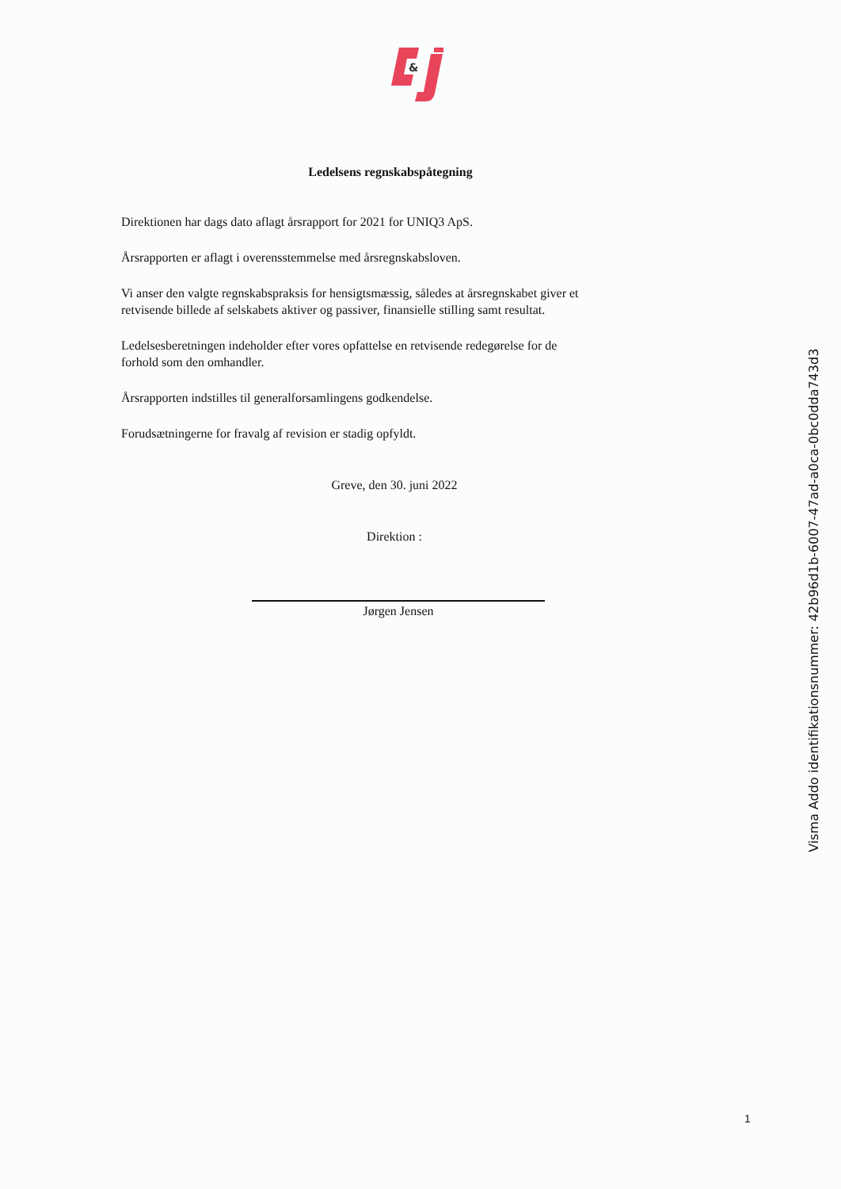&
Ledelsens regnskabspåtegning
Direktionen har dags dato aflagt årsrapport for 2021 for UNIQ3 ApS.
Årsrapporten er aflagt i overensstemmelse med årsregnskabsloven.
Vi anser den valgte regnskabspraksis for hensigtsmæssig, således at årsregnskabet giver et retvisende billede af selskabets aktiver og passiver, finansielle stilling samt resultat.
Ledelsesberetningen indeholder efter vores opfattelse en retvisende redegørelse for de forhold som den omhandler.
Årsrapporten indstilles til generalforsamlingens godkendelse.
Forudsætningerne for fravalg af revision er stadig opfyldt.
Greve, den 30. juni 2022
Direktion :
Jørgen Jensen
Visma Addo identifikationsnummer: 42b96d1b-6007-47ad-a0ca-0bc0dda743d3
1